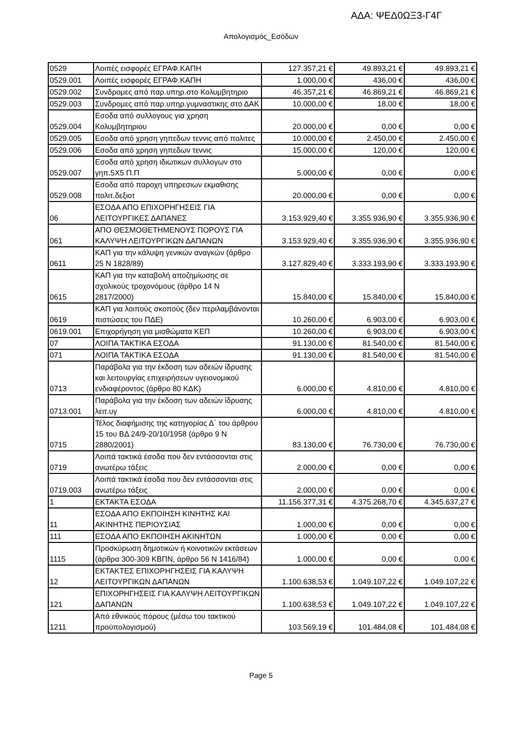ΑΔΑ: ΨΕΔ0ΩΞ3-Γ4Γ
Απολογισμός_Εσόδων
| 0529 | Λοιπές εισφορές ΕΓΡΑΦ.ΚΑΠΗ | 127.357,21 € | 49.893,21 € | 49.893,21 € |
| 0529.001 | Λοιπές εισφορές ΕΓΡΑΦ.ΚΑΠΗ | 1.000,00 € | 436,00 € | 436,00 € |
| 0529.002 | Συνδρομες από παρ.υπηρ.στο Κολυμβητηριο | 46.357,21 € | 46.869,21 € | 46.869,21 € |
| 0529.003 | Συνδρομες από παρ.υπηρ.γυμναστικης στο ΔΑΚ | 10.000,00 € | 18,00 € | 18,00 € |
| 0529.004 | Εσοδα από συλλογους για χρηση Κολυμβητηριου | 20.000,00 € | 0,00 € | 0,00 € |
| 0529.005 | Εσοδα από χρηση γηπεδων τεννις από πολιτες | 10.000,00 € | 2.450,00 € | 2.450,00 € |
| 0529.006 | Εσοδα από χρηση γηπεδων τεννις | 15.000,00 € | 120,00 € | 120,00 € |
| 0529.007 | Εσοδα από χρηση ιδιωτικων συλλογων στο γηπ.5Χ5 Π.Π | 5.000,00 € | 0,00 € | 0,00 € |
| 0529.008 | Εσοδα από παροχη υπηρεσιων εκμαθισης πολιτ.δεξιοτ | 20.000,00 € | 0,00 € | 0,00 € |
| 06 | ΕΣΟΔΑ ΑΠΟ ΕΠΙΧΟΡΗΓΗΣΕΙΣ ΓΙΑ ΛΕΙΤΟΥΡΓΙΚΕΣ ΔΑΠΑΝΕΣ | 3.153.929,40 € | 3.355.936,90 € | 3.355.936,90 € |
| 061 | ΑΠΟ ΘΕΣΜΟΘΕΤΗΜΕΝΟΥΣ ΠΟΡΟΥΣ ΓΙΑ ΚΑΛΥΨΗ ΛΕΙΤΟΥΡΓΙΚΩΝ ΔΑΠΑΝΩΝ | 3.153.929,40 € | 3.355.936,90 € | 3.355.936,90 € |
| 0611 | ΚΑΠ για την κάλυψη γενικών αναγκών (άρθρο 25 Ν 1828/89) | 3.127.829,40 € | 3.333.193,90 € | 3.333.193,90 € |
| 0615 | ΚΑΠ για την καταβολή αποζημίωσης σε σχολικούς τροχονόμους (άρθρο 14 Ν 2817/2000) | 15.840,00 € | 15.840,00 € | 15.840,00 € |
| 0619 | ΚΑΠ για λοιπούς σκοπούς (δεν περιλαμβάνονται πιστώσεις του ΠΔΕ) | 10.260,00 € | 6.903,00 € | 6.903,00 € |
| 0619.001 | Επιχορήγηση για μισθώματα ΚΕΠ | 10.260,00 € | 6.903,00 € | 6.903,00 € |
| 07 | ΛΟΙΠΑ ΤΑΚΤΙΚΑ ΕΣΟΔΑ | 91.130,00 € | 81.540,00 € | 81.540,00 € |
| 071 | ΛΟΙΠΑ ΤΑΚΤΙΚΑ ΕΣΟΔΑ | 91.130,00 € | 81.540,00 € | 81.540,00 € |
| 0713 | Παράβολα για την έκδοση των αδειών ίδρυσης και λειτουργίας επιχειρήσεων υγειονομικού ενδιαφέροντος (άρθρο 80 ΚΔΚ) | 6.000,00 € | 4.810,00 € | 4.810,00 € |
| 0713.001 | Παράβολα για την έκδοση των αδειών ίδρυσης λειτ.υγ | 6.000,00 € | 4.810,00 € | 4.810,00 € |
| 0715 | Τέλος διαφήμισης της κατηγορίας Δ΄ του άρθρου 15 του ΒΔ 24/9-20/10/1958 (άρθρο 9 Ν 2880/2001) | 83.130,00 € | 76.730,00 € | 76.730,00 € |
| 0719 | Λοιπά τακτικά έσοδα που δεν εντάσσονται στις ανωτέρω τάξεις | 2.000,00 € | 0,00 € | 0,00 € |
| 0719.003 | Λοιπά τακτικά έσοδα που δεν εντάσσονται στις ανωτέρω τάξεις | 2.000,00 € | 0,00 € | 0,00 € |
| 1 | ΕΚΤΑΚΤΑ ΕΣΟΔΑ | 11.156.377,31 € | 4.375.268,70 € | 4.345.637,27 € |
| 11 | ΕΣΟΔΑ ΑΠΟ ΕΚΠΟΙΗΣΗ ΚΙΝΗΤΗΣ ΚΑΙ ΑΚΙΝΗΤΗΣ ΠΕΡΙΟΥΣΙΑΣ | 1.000,00 € | 0,00 € | 0,00 € |
| 111 | ΕΣΟΔΑ ΑΠΟ ΕΚΠΟΙΗΣΗ ΑΚΙΝΗΤΩΝ | 1.000,00 € | 0,00 € | 0,00 € |
| 1115 | Προσκύρωση δημοτικών ή κοινοτικών εκτάσεων (άρθρα 300-309 ΚΒΠΝ, άρθρο 56 Ν 1416/84) | 1.000,00 € | 0,00 € | 0,00 € |
| 12 | ΕΚΤΑΚΤΕΣ ΕΠΙΧΟΡΗΓΗΣΕΙΣ ΓΙΑ ΚΑΛΥΨΗ ΛΕΙΤΟΥΡΓΙΚΩΝ ΔΑΠΑΝΩΝ | 1.100.638,53 € | 1.049.107,22 € | 1.049.107,22 € |
| 121 | ΕΠΙΧΟΡΗΓΗΣΕΙΣ ΓΙΑ ΚΑΛΥΨΗ ΛΕΙΤΟΥΡΓΙΚΩΝ ΔΑΠΑΝΩΝ | 1.100.638,53 € | 1.049.107,22 € | 1.049.107,22 € |
| 1211 | Από εθνικούς πόρους (μέσω του τακτικού προϋπολογισμού) | 103.569,19 € | 101.484,08 € | 101.484,08 € |
Page 5